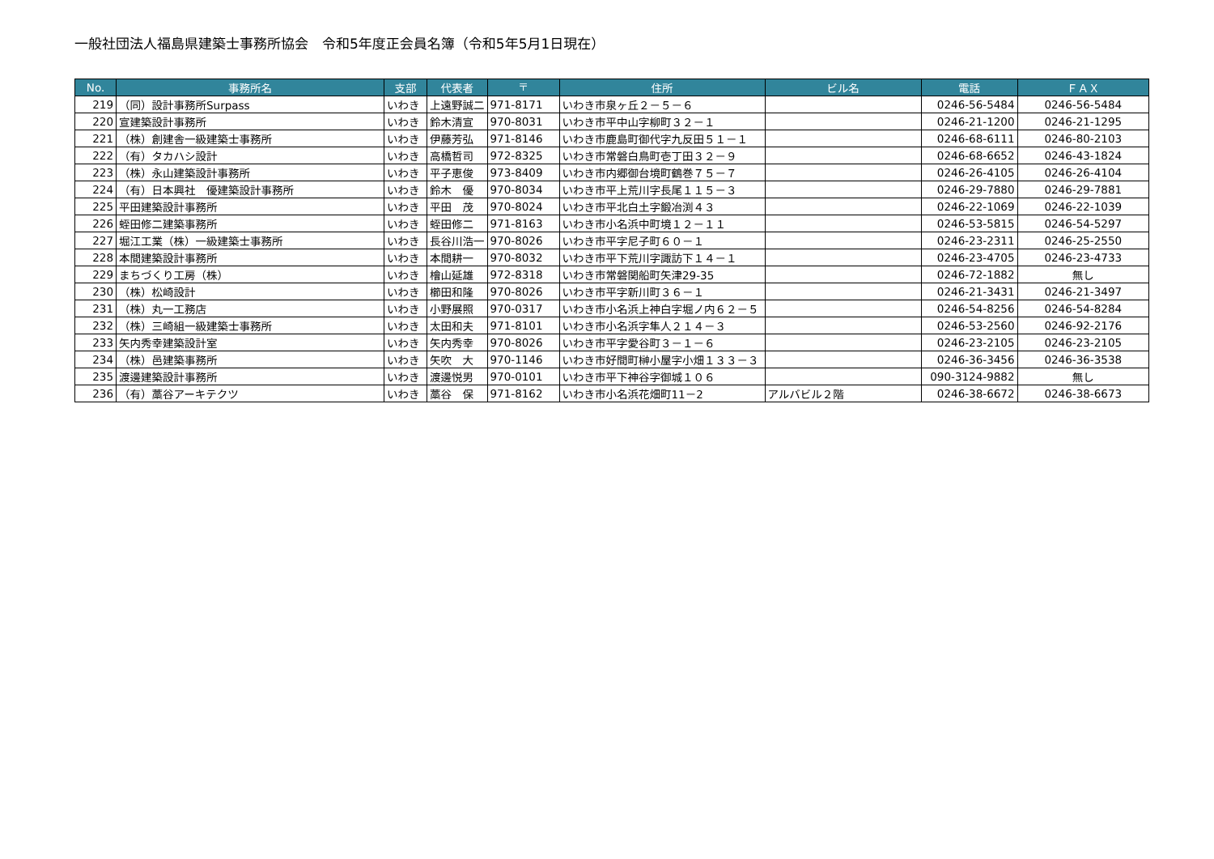一般社団法人福島県建築士事務所協会　令和5年度正会員名簿（令和5年5月1日現在）
| No. | 事務所名 | 支部 | 代表者 | 〒 | 住所 | ビル名 | 電話 | ＦＡＸ |
| --- | --- | --- | --- | --- | --- | --- | --- | --- |
| 219 | （同）設計事務所Surpass | いわき | 上遠野誠二 | 971-8171 | いわき市泉ヶ丘２－５－６ | | 0246-56-5484 | 0246-56-5484 |
| 220 | 宣建築設計事務所 | いわき | 鈴木清宣 | 970-8031 | いわき市平中山字柳町３２－１ | | 0246-21-1200 | 0246-21-1295 |
| 221 | （株）創建舎一級建築士事務所 | いわき | 伊藤芳弘 | 971-8146 | いわき市鹿島町御代字九反田５１－１ | | 0246-68-6111 | 0246-80-2103 |
| 222 | （有）タカハシ設計 | いわき | 高橋哲司 | 972-8325 | いわき市常磐白鳥町壱丁田３２－９ | | 0246-68-6652 | 0246-43-1824 |
| 223 | （株）永山建築設計事務所 | いわき | 平子恵俊 | 973-8409 | いわき市内郷御台境町鶴巻７５－７ | | 0246-26-4105 | 0246-26-4104 |
| 224 | （有）日本興社 優建築設計事務所 | いわき | 鈴木 優 | 970-8034 | いわき市平上荒川字長尾１１５－３ | | 0246-29-7880 | 0246-29-7881 |
| 225 | 平田建築設計事務所 | いわき | 平田 茂 | 970-8024 | いわき市平北白土字鍛冶渕４３ | | 0246-22-1069 | 0246-22-1039 |
| 226 | 蛭田修二建築事務所 | いわき | 蛭田修二 | 971-8163 | いわき市小名浜中町境１２－１１ | | 0246-53-5815 | 0246-54-5297 |
| 227 | 堀江工業（株）一級建築士事務所 | いわき | 長谷川浩一 | 970-8026 | いわき市平字尼子町６０－１ | | 0246-23-2311 | 0246-25-2550 |
| 228 | 本間建築設計事務所 | いわき | 本間耕一 | 970-8032 | いわき市平下荒川字諏訪下１４－１ | | 0246-23-4705 | 0246-23-4733 |
| 229 | まちづくり工房（株） | いわき | 檜山延雄 | 972-8318 | いわき市常磐関船町矢津29-35 | | 0246-72-1882 | 無し |
| 230 | （株）松崎設計 | いわき | 櫛田和隆 | 970-8026 | いわき市平字新川町３６－１ | | 0246-21-3431 | 0246-21-3497 |
| 231 | （株）丸一工務店 | いわき | 小野展照 | 970-0317 | いわき市小名浜上神白字堀ノ内６２－５ | | 0246-54-8256 | 0246-54-8284 |
| 232 | （株）三崎組一級建築士事務所 | いわき | 太田和夫 | 971-8101 | いわき市小名浜字隼人２１４－３ | | 0246-53-2560 | 0246-92-2176 |
| 233 | 矢内秀幸建築設計室 | いわき | 矢内秀幸 | 970-8026 | いわき市平字愛谷町３－１－６ | | 0246-23-2105 | 0246-23-2105 |
| 234 | （株）邑建築事務所 | いわき | 矢吹 大 | 970-1146 | いわき市好間町榊小屋字小畑１３３－３ | | 0246-36-3456 | 0246-36-3538 |
| 235 | 渡邊建築設計事務所 | いわき | 渡邊悦男 | 970-0101 | いわき市平下神谷字御城１０６ | | 090-3124-9882 | 無し |
| 236 | （有）藁谷アーキテクツ | いわき | 藁谷 保 | 971-8162 | いわき市小名浜花畑町11－2 | アルバビル２階 | 0246-38-6672 | 0246-38-6673 |